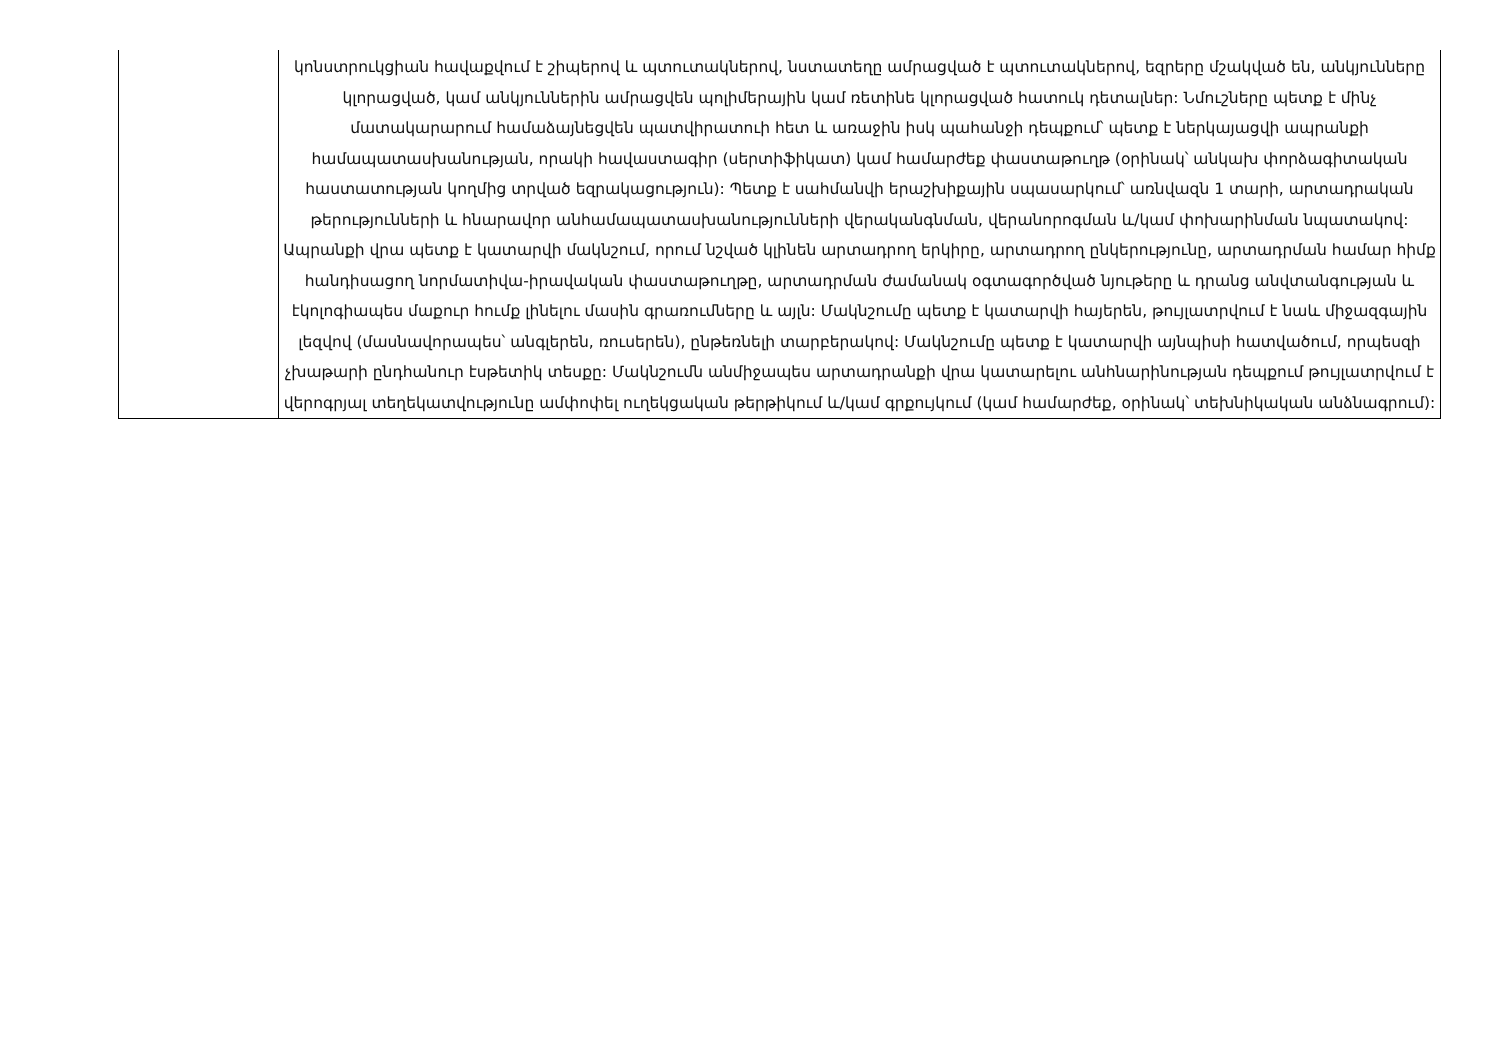| | կոնստրուկցիան հավաքվում է շիպերով և պտուտակներով, նստատեղը ամրացված է պտուտակներով, եզրերը մշակված են, անկյունները կլորացված, կամ անկյուններին ամրացվեն պոլիմերային կամ ռետինե կլորացված հատուկ դետալներ: Նմուշները պետք է մինչ մատակարարում համաձայնեցվեն պատվիրատուի հետ և առաջին իսկ պահանջի դեպքում՝ պետք է ներկայացվի ապրանքի համապատասխանության, որակի հավաստագիր (սերտիֆիկատ) կամ համարժեք փաստաթուղթ (օրինակ՝ անկախ փորձագիտական հաստատության կողմից տրված եզրակացություն): Պետք է սահմանվի երաշխիքային սպասարկում՝ առնվազն 1 տարի, արտադրական թերությունների և հնարավոր անհամապատասխանությունների վերականգնման, վերանորոգման և/կամ փոխարինման նպատակով: Ապրանքի վրա պետք է կատարվի մակնշում, որում նշված կլինեն արտադրող երկիրը, արտադրող ընկերությունը, արտադրման համար հիմք հանդիսացող նորմատիվա-իրավական փաստաթուղթը, արտադրման ժամանակ օգտագործված նյութերը և դրանց անվտանգության և էկոլոգիապես մաքուր հումք լինելու մասին գրառումները և այլն: Մակնշումը պետք է կատարվի հայերեն, թույլատրվում է նաև միջազգային լեզվով (մասնավորապես՝ անգլերեն, ռուսերեն), ընթեռնելի տարբերակով: Մակնշումը պետք է կատարվի այնպիսի հատվածում, որպեսզի չխաթարի ընդհանուր էսթետիկ տեսքը: Մակնշումն անմիջապես արտադրանքի վրա կատարելու անհնարինության դեպքում թույլատրվում է վերոգրյալ տեղեկատվությունը ամփոփել ուղեկցական թերթիկում և/կամ գրքույկում (կամ համարժեք, օրինակ՝ տեխնիկական անձնագրում): |